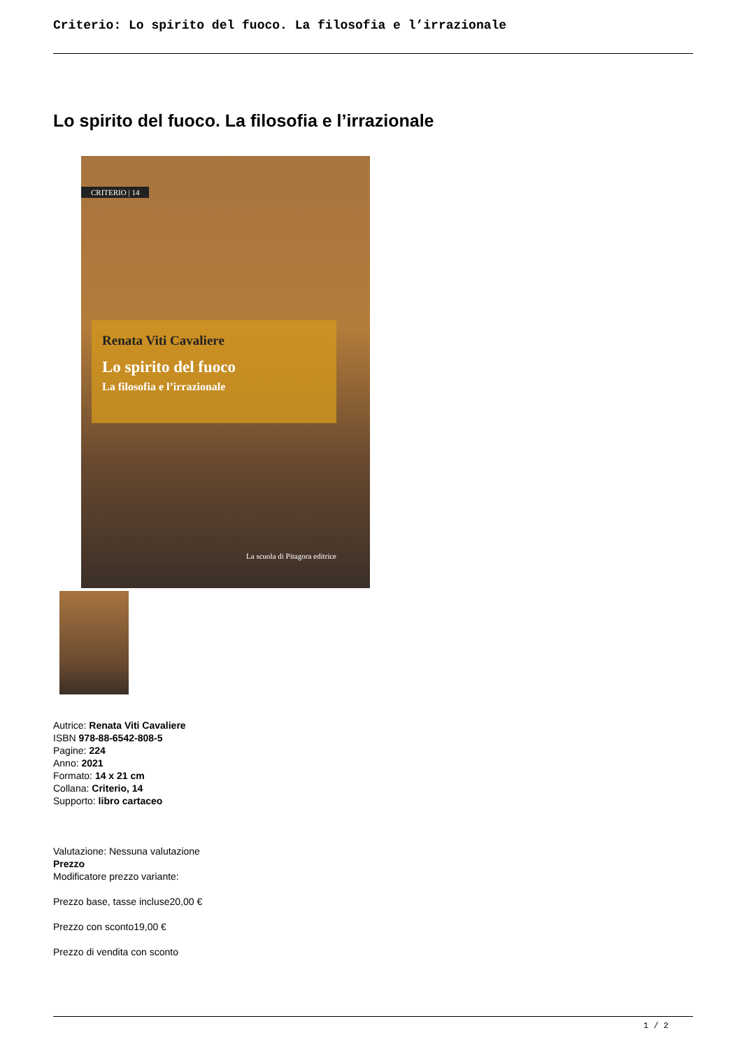Criterio: Lo spirito del fuoco. La filosofia e l’irrazionale
Lo spirito del fuoco. La filosofia e l’irrazionale
CRITERIO | 14
Renata Viti Cavaliere
Lo spirito del fuoco
La filosofia e l’irrazionale
La scuola di Pitagora editrice
Autrice: Renata Viti Cavaliere
ISBN 978-88-6542-808-5
Pagine: 224
Anno: 2021
Formato: 14 x 21 cm
Collana: Criterio, 14
Supporto: libro cartaceo
Valutazione: Nessuna valutazione
Prezzo
Modificatore prezzo variante:
Prezzo base, tasse incluse20,00 €
Prezzo con sconto19,00 €
Prezzo di vendita con sconto
1 / 2